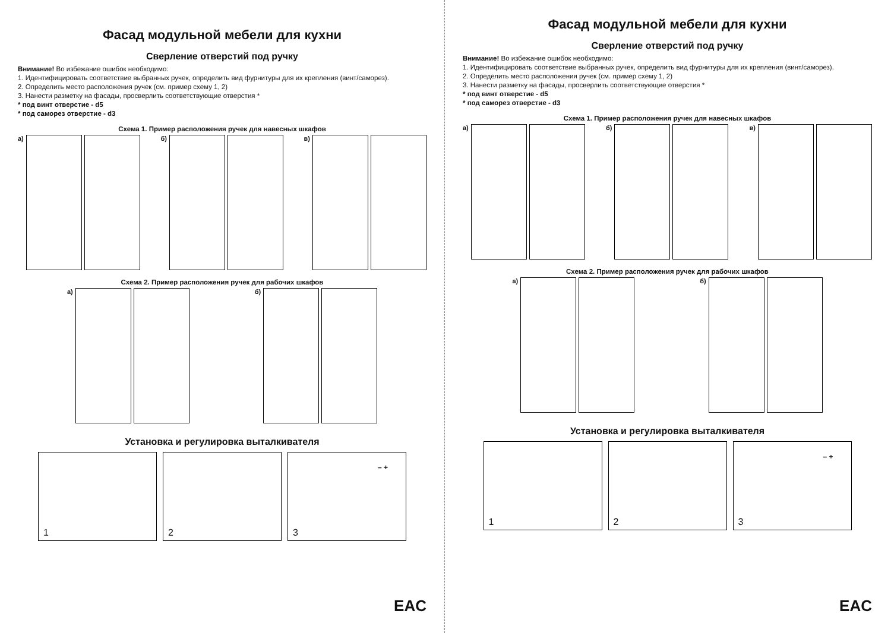Фасад модульной мебели для кухни
Сверление отверстий под ручку
Внимание! Во избежание ошибок необходимо:
1. Идентифицировать соответствие выбранных ручек, определить вид фурнитуры для их крепления (винт/саморез).
2. Определить место расположения ручек (см. пример схему 1, 2)
3. Нанести разметку на фасады, просверлить соответствующие отверстия *
* под винт отверстие - d5
* под саморез отверстие - d3
Схема 1. Пример расположения ручек для навесных шкафов
а) б) в)
Схема 2. Пример расположения ручек для рабочих шкафов
а) б)
Установка и регулировка выталкивателя
1
2
3
– +
EAC
Фасад модульной мебели для кухни
Сверление отверстий под ручку
Внимание! Во избежание ошибок необходимо:
1. Идентифицировать соответствие выбранных ручек, определить вид фурнитуры для их крепления (винт/саморез).
2. Определить место расположения ручек (см. пример схему 1, 2)
3. Нанести разметку на фасады, просверлить соответствующие отверстия *
* под винт отверстие - d5
* под саморез отверстие - d3
Схема 1. Пример расположения ручек для навесных шкафов
а) б) в)
Схема 2. Пример расположения ручек для рабочих шкафов
а) б)
Установка и регулировка выталкивателя
1
2
3
– +
EAC